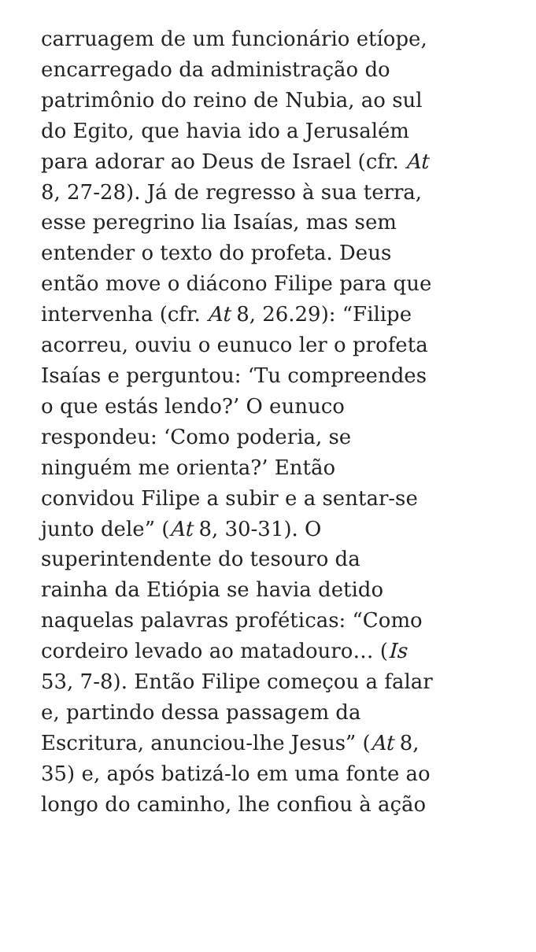carruagem de um funcionário etíope,
encarregado da administração do
patrimônio do reino de Nubia, ao sul
do Egito, que havia ido a Jerusalém
para adorar ao Deus de Israel (cfr. At
8, 27-28). Já de regresso à sua terra,
esse peregrino lia Isaías, mas sem
entender o texto do profeta. Deus
então move o diácono Filipe para que
intervenha (cfr. At 8, 26.29): “Filipe
acorreu, ouviu o eunuco ler o profeta
Isaías e perguntou: ‘Tu compreendes
o que estás lendo?’ O eunuco
respondeu: ‘Como poderia, se
ninguém me orienta?’ Então
convidou Filipe a subir e a sentar-se
junto dele” (At 8, 30-31). O
superintendente do tesouro da
rainha da Etiópia se havia detido
naquelas palavras proféticas: “Como
cordeiro levado ao matadouro… (Is
53, 7-8). Então Filipe começou a falar
e, partindo dessa passagem da
Escritura, anunciou-lhe Jesus” (At 8,
35) e, após batizá-lo em uma fonte ao
longo do caminho, lhe confiou à ação